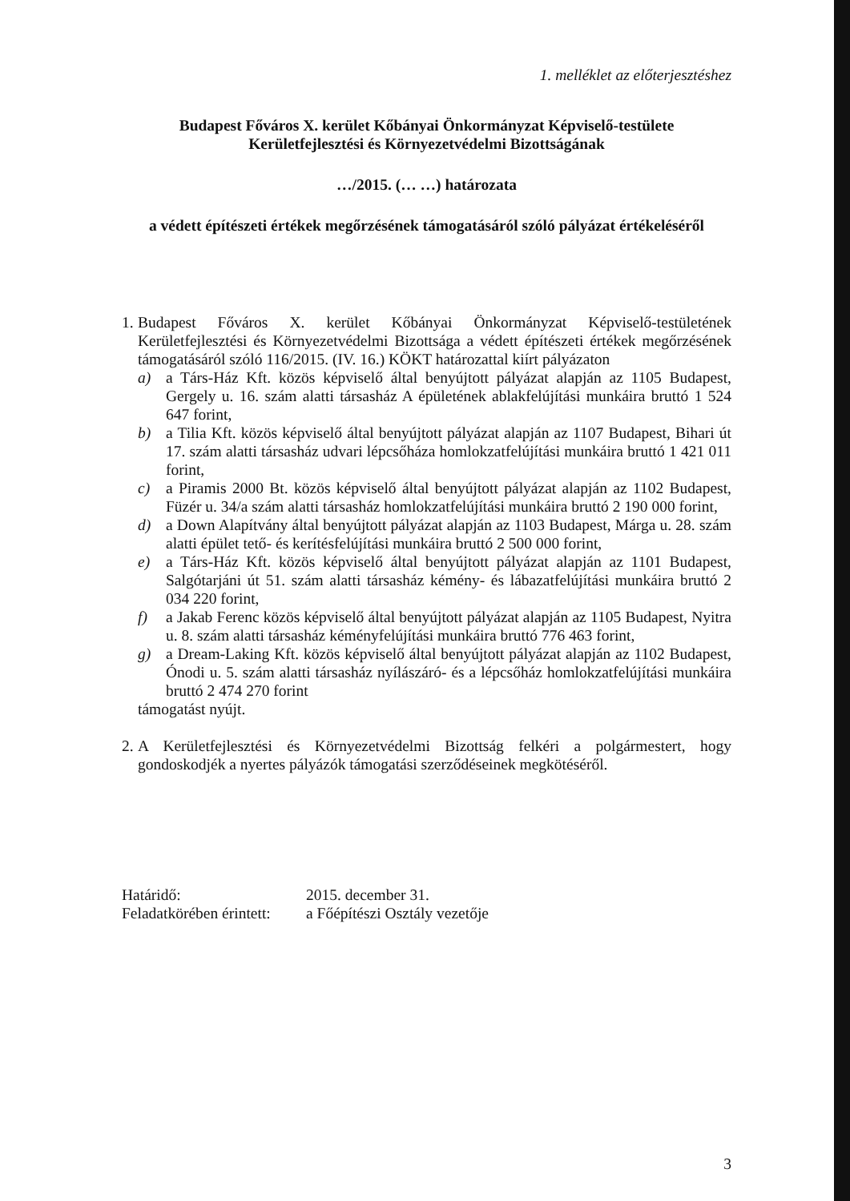1. melléklet az előterjesztéshez
Budapest Főváros X. kerület Kőbányai Önkormányzat Képviselő-testülete
Kerületfejlesztési és Környezetvédelmi Bizottságának
…/2015. (… …) határozata
a védett építészeti értékek megőrzésének támogatásáról szóló pályázat értékeléséről
1.
Budapest Főváros X. kerület Kőbányai Önkormányzat Képviselő-testületének Kerületfejlesztési és Környezetvédelmi Bizottsága a védett építészeti értékek megőrzésének támogatásáról szóló 116/2015. (IV. 16.) KÖKT határozattal kiírt pályázaton
a) a Társ-Ház Kft. közös képviselő által benyújtott pályázat alapján az 1105 Budapest, Gergely u. 16. szám alatti társasház A épületének ablakfelújítási munkáira bruttó 1 524 647 forint,
b) a Tilia Kft. közös képviselő által benyújtott pályázat alapján az 1107 Budapest, Bihari út 17. szám alatti társasház udvari lépcsőháza homlokzatfelújítási munkáira bruttó 1 421 011 forint,
c) a Piramis 2000 Bt. közös képviselő által benyújtott pályázat alapján az 1102 Budapest, Füzér u. 34/a szám alatti társasház homlokzatfelújítási munkáira bruttó 2 190 000 forint,
d) a Down Alapítvány által benyújtott pályázat alapján az 1103 Budapest, Márga u. 28. szám alatti épület tető- és kerítésfelújítási munkáira bruttó 2 500 000 forint,
e) a Társ-Ház Kft. közös képviselő által benyújtott pályázat alapján az 1101 Budapest, Salgótarjáni út 51. szám alatti társasház kémény- és lábazatfelújítási munkáira bruttó 2 034 220 forint,
f) a Jakab Ferenc közös képviselő által benyújtott pályázat alapján az 1105 Budapest, Nyitra u. 8. szám alatti társasház kéményfelújítási munkáira bruttó 776 463 forint,
g) a Dream-Laking Kft. közös képviselő által benyújtott pályázat alapján az 1102 Budapest, Ónodi u. 5. szám alatti társasház nyílászáró- és a lépcsőház homlokzatfelújítási munkáira bruttó 2 474 270 forint
támogatást nyújt.
2.
A Kerületfejlesztési és Környezetvédelmi Bizottság felkéri a polgármestert, hogy gondoskodjék a nyertes pályázók támogatási szerződéseinek megkötéséről.
Határidő: 2015. december 31. Feladatkörében érintett: a Főépítészi Osztály vezetője
3